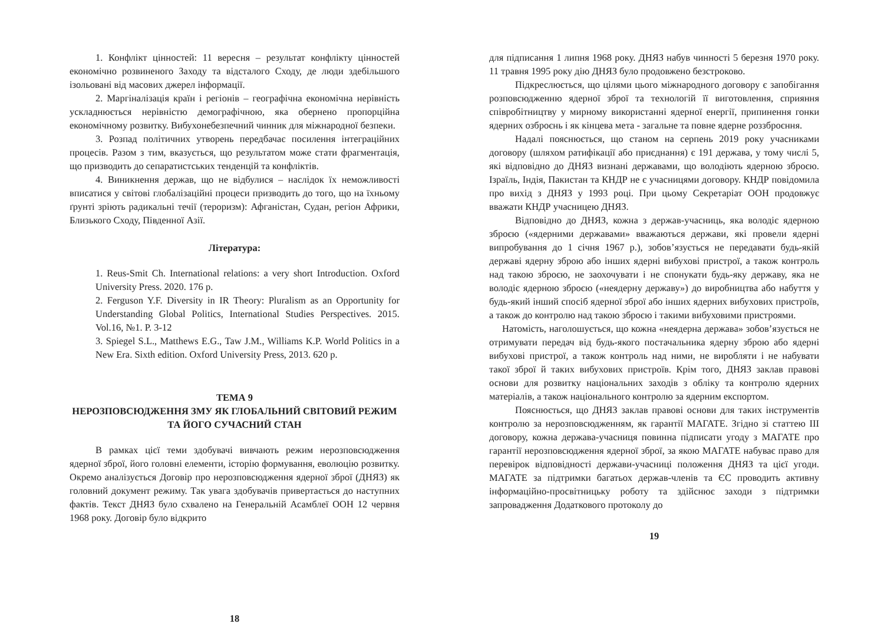1. Конфлікт цінностей: 11 вересня – результат конфлікту цінностей економічно розвиненого Заходу та відсталого Сходу, де люди здебільшого ізольовані від масових джерел інформації.
2. Маргіналізація країн і регіонів – географічна економічна нерівність ускладнюється нерівністю демографічною, яка обернено пропорційна економічному розвитку. Вибухонебезпечний чинник для міжнародної безпеки.
3. Розпад політичних утворень передбачає посилення інтеграційних процесів. Разом з тим, вказується, що результатом може стати фрагментація, що призводить до сепаратистських тенденцій та конфліктів.
4. Виникнення держав, що не відбулися – наслідок їх неможливості вписатися у світові глобалізаційні процеси призводить до того, що на їхньому ґрунті зріють радикальні течії (тероризм): Афганістан, Судан, регіон Африки, Близького Сходу, Південної Азії.
Література:
1. Reus-Smit Ch. International relations: a very short Introduction. Oxford University Press. 2020. 176 p.
2. Ferguson Y.F. Diversity in IR Theory: Pluralism as an Opportunity for Understanding Global Politics, International Studies Perspectives. 2015. Vol.16, №1. P. 3-12
3. Spiegel S.L., Matthews E.G., Taw J.M., Williams K.P. World Politics in a New Era. Sixth edition. Oxford University Press, 2013. 620 p.
ТЕМА 9
НЕРОЗПОВСЮДЖЕННЯ ЗМУ ЯК ГЛОБАЛЬНИЙ СВІТОВИЙ РЕЖИМ ТА ЙОГО СУЧАСНИЙ СТАН
В рамках цієї теми здобувачі вивчають режим нерозповсюдження ядерної зброї, його головні елементи, історію формування, еволюцію розвитку. Окремо аналізується Договір про нерозповсюдження ядерної зброї (ДНЯЗ) як головний документ режиму. Так увага здобувачів привертається до наступних фактів. Текст ДНЯЗ було схвалено на Генеральній Асамблеї ООН 12 червня 1968 року. Договір було відкрито
18
для підписання 1 липня 1968 року. ДНЯЗ набув чинності 5 березня 1970 року. 11 травня 1995 року дію ДНЯЗ було продовжено безстроково.
Підкреслюється, що цілями цього міжнародного договору є запобігання розповсюдженню ядерної зброї та технологій її виготовлення, сприяння співробітництву у мирному використанні ядерної енергії, припинення гонки ядерних озброєнь і як кінцева мета - загальне та повне ядерне роззброєння.
Надалі пояснюється, що станом на серпень 2019 року учасниками договору (шляхом ратифікації або приєднання) є 191 держава, у тому числі 5, які відповідно до ДНЯЗ визнані державами, що володіють ядерною зброєю. Ізраїль, Індія, Пакистан та КНДР не є учасницями договору. КНДР повідомила про вихід з ДНЯЗ у 1993 році. При цьому Секретаріат ООН продовжує вважати КНДР учасницею ДНЯЗ.
Відповідно до ДНЯЗ, кожна з держав-учасниць, яка володіє ядерною зброєю («ядерними державами» вважаються держави, які провели ядерні випробування до 1 січня 1967 р.), зобов’язується не передавати будь-якій державі ядерну зброю або інших ядерні вибухові пристрої, а також контроль над такою зброєю, не заохочувати і не спонукати будь-яку державу, яка не володіє ядерною зброєю («неядерну державу») до виробництва або набуття у будь-який інший спосіб ядерної зброї або інших ядерних вибухових пристроїв, а також до контролю над такою зброєю і такими вибуховими пристроями.
Натомість, наголошується, що кожна «неядерна держава» зобов’язується не отримувати передач від будь-якого постачальника ядерну зброю або ядерні вибухові пристрої, а також контроль над ними, не виробляти і не набувати такої зброї й таких вибухових пристроїв. Крім того, ДНЯЗ заклав правові основи для розвитку національних заходів з обліку та контролю ядерних матеріалів, а також національного контролю за ядерним експортом.
Пояснюється, що ДНЯЗ заклав правові основи для таких інструментів контролю за нерозповсюдженням, як гарантії МАГАТЕ. Згідно зі статтею III договору, кожна держава-учасниця повинна підписати угоду з МАГАТЕ про гарантії нерозповсюдження ядерної зброї, за якою МАГАТЕ набуває право для перевірок відповідності держави-учасниці положення ДНЯЗ та цієї угоди. МАГАТЕ за підтримки багатьох держав-членів та ЄС проводить активну інформаційно-просвітницьку роботу та здійснює заходи з підтримки запровадження Додаткового протоколу до
19